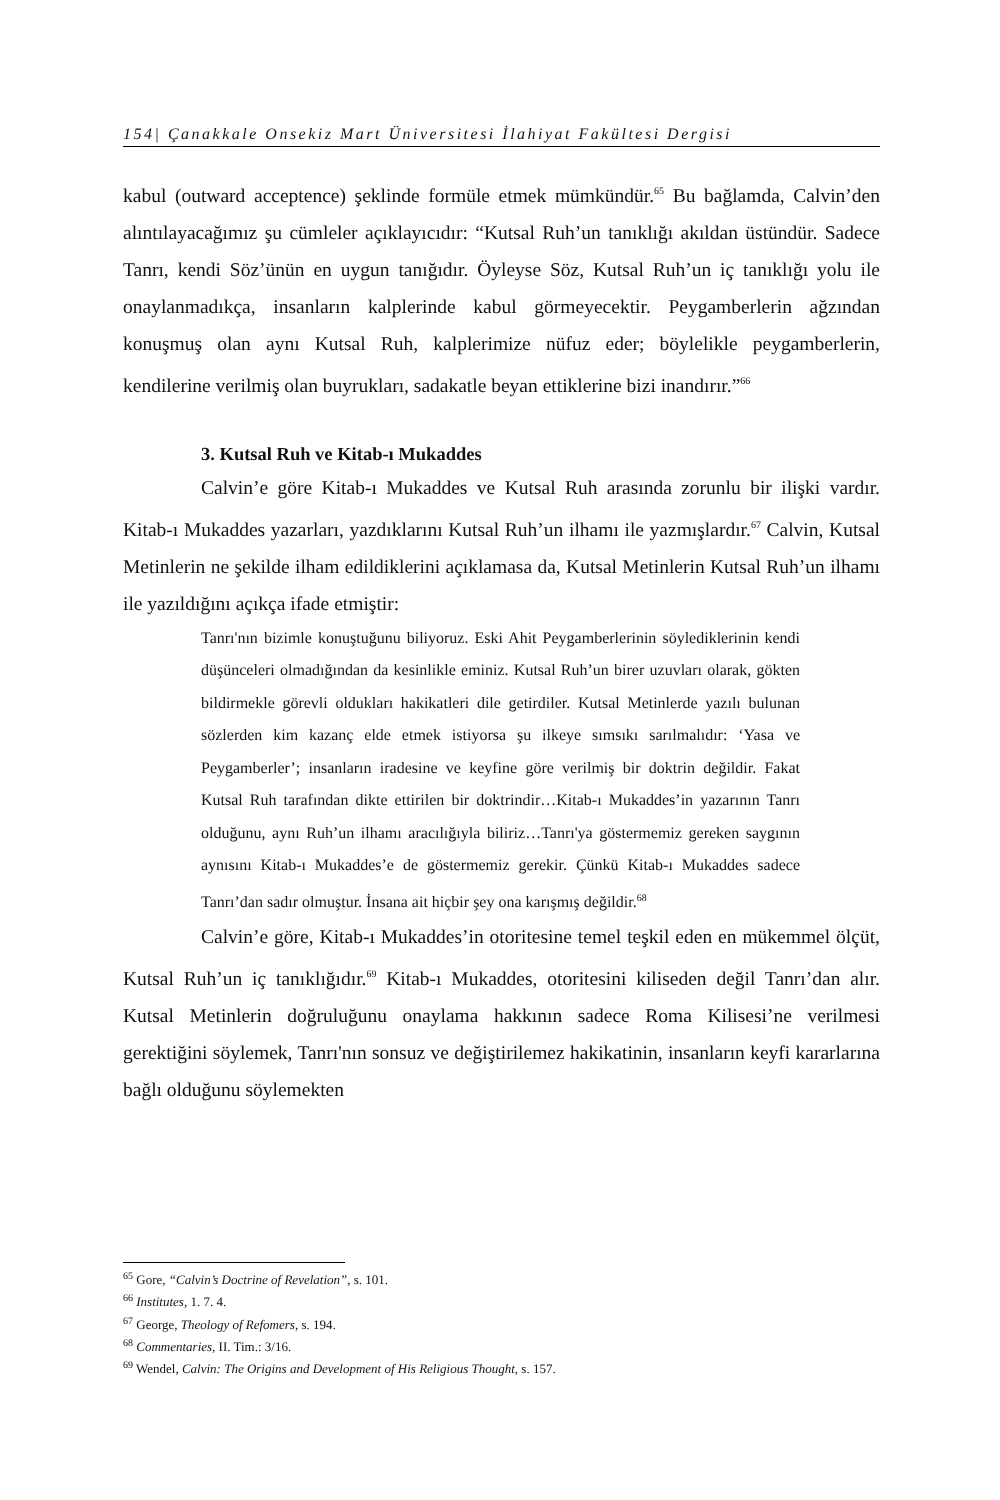154| Çanakkale Onsekiz Mart Üniversitesi İlahiyat Fakültesi Dergisi
kabul (outward acceptence) şeklinde formüle etmek mümkündür.<sup>65</sup> Bu bağlamda, Calvin’den alıntılayacağımız şu cümleler açıklayıcıdır: “Kutsal Ruh’un tanıklığı akıldan üstündür. Sadece Tanrı, kendi Söz’ünün en uygun tanığıdır. Öyleyse Söz, Kutsal Ruh’un iç tanıklığı yolu ile onaylanmadıkça, insanların kalplerinde kabul görmeyecektir. Peygamberlerin ağzından konuşmuş olan aynı Kutsal Ruh, kalplerimize nüfuz eder; böylelikle peygamberlerin, kendilerine verilmiş olan buyrukları, sadakatle beyan ettiklerine bizi inandırır.”<sup>66</sup>
3. Kutsal Ruh ve Kitab-ı Mukaddes
Calvin’e göre Kitab-ı Mukaddes ve Kutsal Ruh arasında zorunlu bir ilişki vardır. Kitab-ı Mukaddes yazarları, yazdıklarını Kutsal Ruh’un ilhamı ile yazmışlardır.<sup>67</sup> Calvin, Kutsal Metinlerin ne şekilde ilham edildiklerini açıklamasa da, Kutsal Metinlerin Kutsal Ruh’un ilhamı ile yazıldığını açıkça ifade etmiştir:
Tanrı'nın bizimle konuştuğunu biliyoruz. Eski Ahit Peygamberlerinin söylediklerinin kendi düşünceleri olmadığından da kesinlikle eminiz. Kutsal Ruh’un birer uzuvları olarak, gökten bildirmekle görevli oldukları hakikatleri dile getirdiler. Kutsal Metinlerde yazılı bulunan sözlerden kim kazanç elde etmek istiyorsa şu ilkeye sımsıkı sarılmalıdır: ‘Yasa ve Peygamberler’; insanların iradesine ve keyfine göre verilmiş bir doktrin değildir. Fakat Kutsal Ruh tarafından dikte ettirilen bir doktrindir…Kitab-ı Mukaddes’in yazarının Tanrı olduğunu, aynı Ruh’un ilhamı aracılığıyla biliriz…Tanrı'ya göstermemiz gereken saygının aynısını Kitab-ı Mukaddes’e de göstermemiz gerekir. Çünkü Kitab-ı Mukaddes sadece Tanrı’dan sadır olmuştur. İnsana ait hiçbir şey ona karışmış değildir.<sup>68</sup>
Calvin’e göre, Kitab-ı Mukaddes’in otoritesine temel teşkil eden en mükemmel ölçüt, Kutsal Ruh’un iç tanıklığıdır.<sup>69</sup> Kitab-ı Mukaddes, otoritesini kiliseden değil Tanrı’dan alır. Kutsal Metinlerin doğruluğunu onaylama hakkının sadece Roma Kilisesi’ne verilmesi gerektiğini söylemek, Tanrı'nın sonsuz ve değiştirilemez hakikatinin, insanların keyfi kararlarına bağlı olduğunu söylemekten
<sup>65</sup> Gore, “Calvin’s Doctrine of Revelation”, s. 101.
<sup>66</sup> Institutes, 1. 7. 4.
<sup>67</sup> George, Theology of Refomers, s. 194.
<sup>68</sup> Commentaries, II. Tim.: 3/16.
<sup>69</sup> Wendel, Calvin: The Origins and Development of His Religious Thought, s. 157.